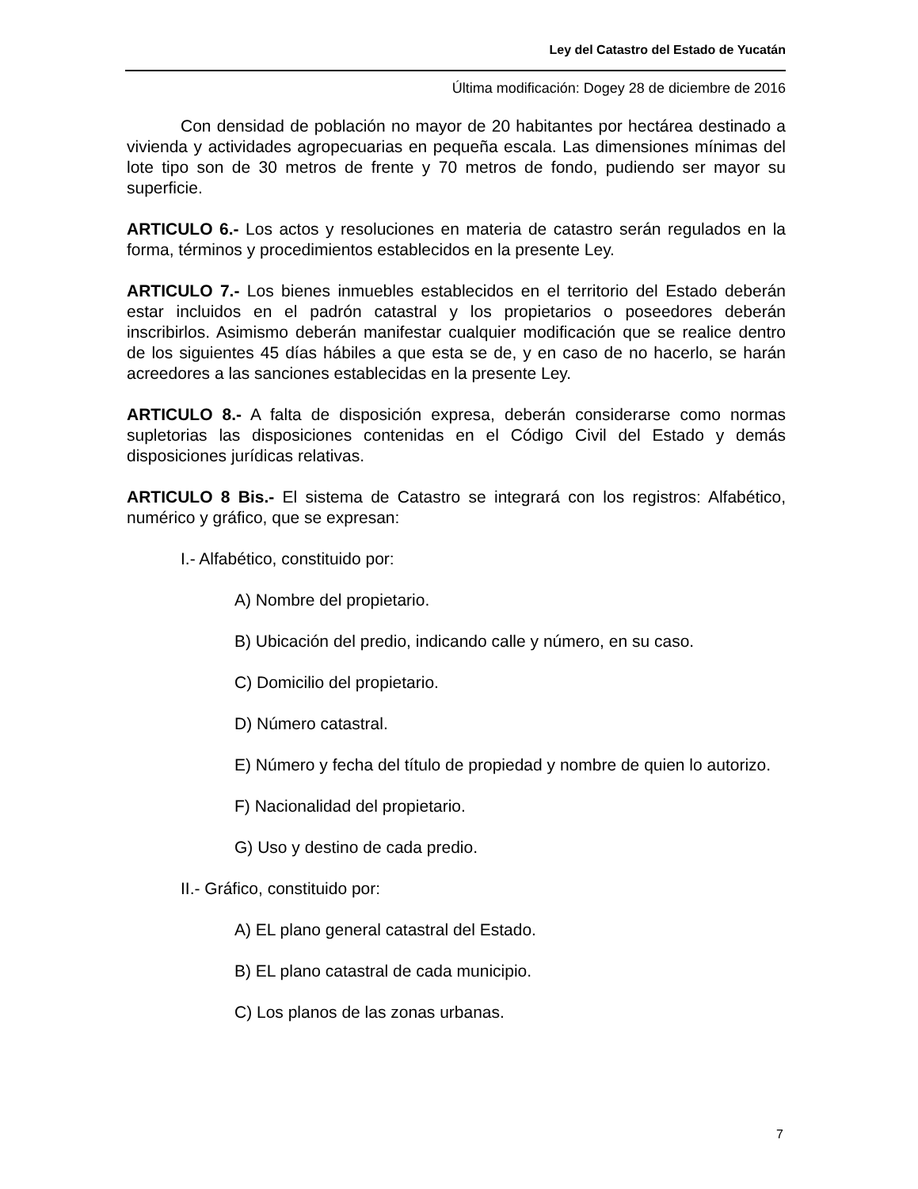Ley del Catastro del Estado de Yucatán
Última modificación: Dogey 28 de diciembre de 2016
Con densidad de población no mayor de 20 habitantes por hectárea destinado a vivienda y actividades agropecuarias en pequeña escala. Las dimensiones mínimas del lote tipo son de 30 metros de frente y 70 metros de fondo, pudiendo ser mayor su superficie.
ARTICULO 6.- Los actos y resoluciones en materia de catastro serán regulados en la forma, términos y procedimientos establecidos en la presente Ley.
ARTICULO 7.- Los bienes inmuebles establecidos en el territorio del Estado deberán estar incluidos en el padrón catastral y los propietarios o poseedores deberán inscribirlos. Asimismo deberán manifestar cualquier modificación que se realice dentro de los siguientes 45 días hábiles a que esta se de, y en caso de no hacerlo, se harán acreedores a las sanciones establecidas en la presente Ley.
ARTICULO 8.- A falta de disposición expresa, deberán considerarse como normas supletorias las disposiciones contenidas en el Código Civil del Estado y demás disposiciones jurídicas relativas.
ARTICULO 8 Bis.- El sistema de Catastro se integrará con los registros: Alfabético, numérico y gráfico, que se expresan:
I.- Alfabético, constituido por:
A) Nombre del propietario.
B) Ubicación del predio, indicando calle y número, en su caso.
C) Domicilio del propietario.
D) Número catastral.
E) Número y fecha del título de propiedad y nombre de quien lo autorizo.
F) Nacionalidad del propietario.
G) Uso y destino de cada predio.
II.- Gráfico, constituido por:
A) EL plano general catastral del Estado.
B) EL plano catastral de cada municipio.
C) Los planos de las zonas urbanas.
7